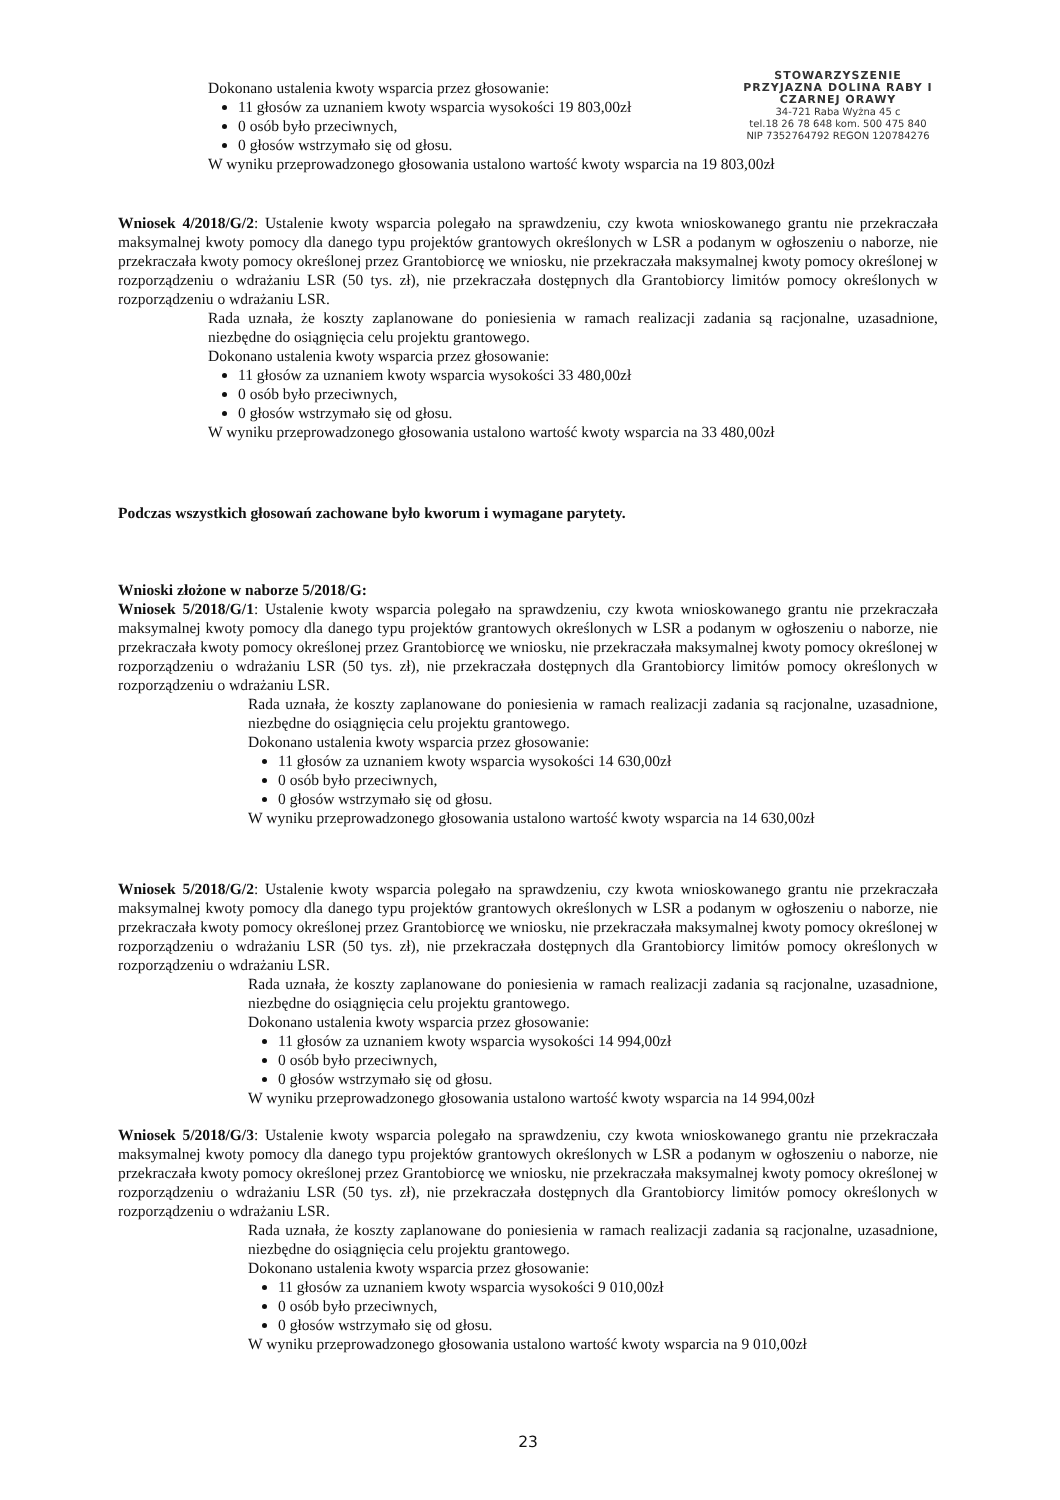STOWARZYSZENIE PRZYJAZNA DOLINA RABY I CZARNEJ ORAWY
34-721 Raba Wyżna 45 c
tel.18 26 78 648 kom. 500 475 840
NIP 7352764792 REGON 120784276
Dokonano ustalenia kwoty wsparcia przez głosowanie:
11 głosów za uznaniem kwoty wsparcia wysokości 19 803,00zł
0 osób było przeciwnych,
0 głosów wstrzymało się od głosu.
W wyniku przeprowadzonego głosowania ustalono wartość kwoty wsparcia na 19 803,00zł
Wniosek 4/2018/G/2: Ustalenie kwoty wsparcia polegało na sprawdzeniu, czy kwota wnioskowanego grantu nie przekraczała maksymalnej kwoty pomocy dla danego typu projektów grantowych określonych w LSR a podanym w ogłoszeniu o naborze, nie przekraczała kwoty pomocy określonej przez Grantobiorcę we wniosku, nie przekraczała maksymalnej kwoty pomocy określonej w rozporządzeniu o wdrażaniu LSR (50 tys. zł), nie przekraczała dostępnych dla Grantobiorcy limitów pomocy określonych w rozporządzeniu o wdrażaniu LSR.
Rada uznała, że koszty zaplanowane do poniesienia w ramach realizacji zadania są racjonalne, uzasadnione, niezbędne do osiągnięcia celu projektu grantowego.
Dokonano ustalenia kwoty wsparcia przez głosowanie:
11 głosów za uznaniem kwoty wsparcia wysokości 33 480,00zł
0 osób było przeciwnych,
0 głosów wstrzymało się od głosu.
W wyniku przeprowadzonego głosowania ustalono wartość kwoty wsparcia na 33 480,00zł
Podczas wszystkich głosowań zachowane było kworum i wymagane parytety.
Wnioski złożone w naborze 5/2018/G:
Wniosek 5/2018/G/1: Ustalenie kwoty wsparcia polegało na sprawdzeniu, czy kwota wnioskowanego grantu nie przekraczała maksymalnej kwoty pomocy dla danego typu projektów grantowych określonych w LSR a podanym w ogłoszeniu o naborze, nie przekraczała kwoty pomocy określonej przez Grantobiorcę we wniosku, nie przekraczała maksymalnej kwoty pomocy określonej w rozporządzeniu o wdrażaniu LSR (50 tys. zł), nie przekraczała dostępnych dla Grantobiorcy limitów pomocy określonych w rozporządzeniu o wdrażaniu LSR.
Rada uznała, że koszty zaplanowane do poniesienia w ramach realizacji zadania są racjonalne, uzasadnione, niezbędne do osiągnięcia celu projektu grantowego.
Dokonano ustalenia kwoty wsparcia przez głosowanie:
11 głosów za uznaniem kwoty wsparcia wysokości 14 630,00zł
0 osób było przeciwnych,
0 głosów wstrzymało się od głosu.
W wyniku przeprowadzonego głosowania ustalono wartość kwoty wsparcia na 14 630,00zł
Wniosek 5/2018/G/2: Ustalenie kwoty wsparcia polegało na sprawdzeniu, czy kwota wnioskowanego grantu nie przekraczała maksymalnej kwoty pomocy dla danego typu projektów grantowych określonych w LSR a podanym w ogłoszeniu o naborze, nie przekraczała kwoty pomocy określonej przez Grantobiorcę we wniosku, nie przekraczała maksymalnej kwoty pomocy określonej w rozporządzeniu o wdrażaniu LSR (50 tys. zł), nie przekraczała dostępnych dla Grantobiorcy limitów pomocy określonych w rozporządzeniu o wdrażaniu LSR.
Rada uznała, że koszty zaplanowane do poniesienia w ramach realizacji zadania są racjonalne, uzasadnione, niezbędne do osiągnięcia celu projektu grantowego.
Dokonano ustalenia kwoty wsparcia przez głosowanie:
11 głosów za uznaniem kwoty wsparcia wysokości 14 994,00zł
0 osób było przeciwnych,
0 głosów wstrzymało się od głosu.
W wyniku przeprowadzonego głosowania ustalono wartość kwoty wsparcia na 14 994,00zł
Wniosek 5/2018/G/3: Ustalenie kwoty wsparcia polegało na sprawdzeniu, czy kwota wnioskowanego grantu nie przekraczała maksymalnej kwoty pomocy dla danego typu projektów grantowych określonych w LSR a podanym w ogłoszeniu o naborze, nie przekraczała kwoty pomocy określonej przez Grantobiorcę we wniosku, nie przekraczała maksymalnej kwoty pomocy określonej w rozporządzeniu o wdrażaniu LSR (50 tys. zł), nie przekraczała dostępnych dla Grantobiorcy limitów pomocy określonych w rozporządzeniu o wdrażaniu LSR.
Rada uznała, że koszty zaplanowane do poniesienia w ramach realizacji zadania są racjonalne, uzasadnione, niezbędne do osiągnięcia celu projektu grantowego.
Dokonano ustalenia kwoty wsparcia przez głosowanie:
11 głosów za uznaniem kwoty wsparcia wysokości 9 010,00zł
0 osób było przeciwnych,
0 głosów wstrzymało się od głosu.
W wyniku przeprowadzonego głosowania ustalono wartość kwoty wsparcia na 9 010,00zł
23